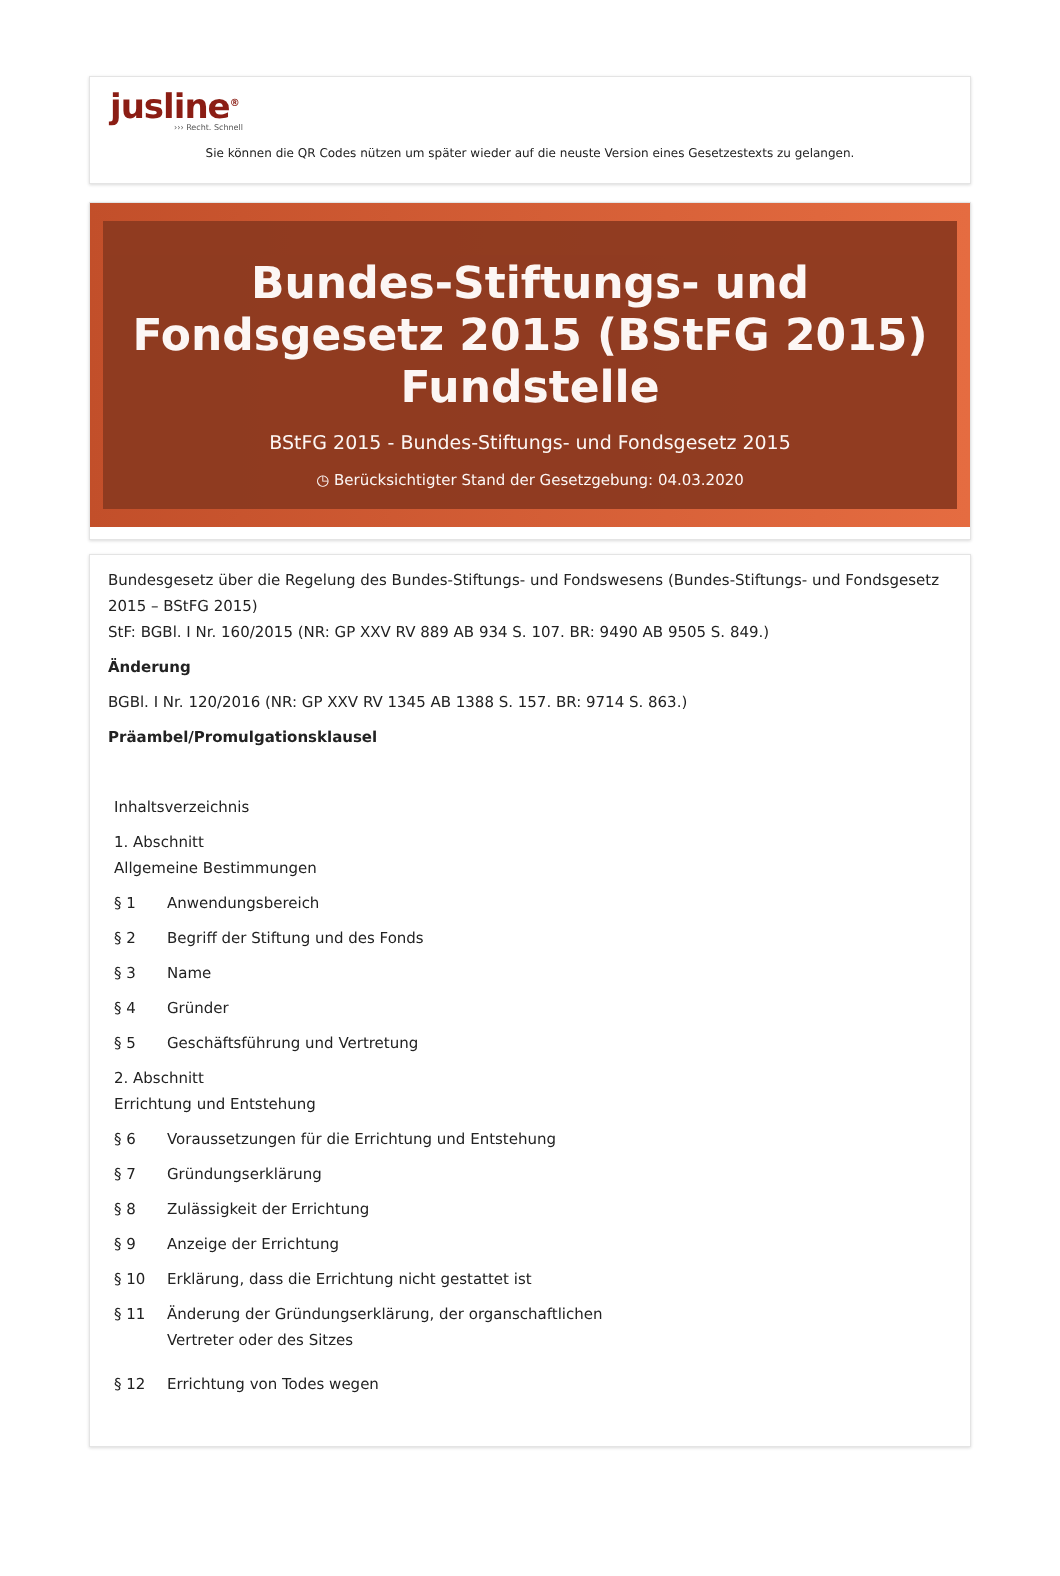jusline<sup>®</sup>
››› Recht. Schnell
Sie können die QR Codes nützen um später wieder auf die neuste Version eines Gesetzestexts zu gelangen.
Bundes-Stiftungs- und Fondsgesetz 2015 (BStFG 2015) Fundstelle
BStFG 2015 - Bundes-Stiftungs- und Fondsgesetz 2015
◷ Berücksichtigter Stand der Gesetzgebung: 04.03.2020
Bundesgesetz über die Regelung des Bundes-Stiftungs- und Fondswesens (Bundes-Stiftungs- und Fondsgesetz 2015 – BStFG 2015)
StF: BGBl. I Nr. 160/2015 (NR: GP XXV RV 889 AB 934 S. 107. BR: 9490 AB 9505 S. 849.)
Änderung
BGBl. I Nr. 120/2016 (NR: GP XXV RV 1345 AB 1388 S. 157. BR: 9714 S. 863.)
Präambel/Promulgationsklausel
Inhaltsverzeichnis
1. Abschnitt
Allgemeine Bestimmungen
§ 1 Anwendungsbereich
§ 2 Begriff der Stiftung und des Fonds
§ 3 Name
§ 4 Gründer
§ 5 Geschäftsführung und Vertretung
2. Abschnitt
Errichtung und Entstehung
§ 6 Voraussetzungen für die Errichtung und Entstehung
§ 7 Gründungserklärung
§ 8 Zulässigkeit der Errichtung
§ 9 Anzeige der Errichtung
§ 10 Erklärung, dass die Errichtung nicht gestattet ist
§ 11 Änderung der Gründungserklärung, der organschaftlichen Vertreter oder des Sitzes
§ 12 Errichtung von Todes wegen